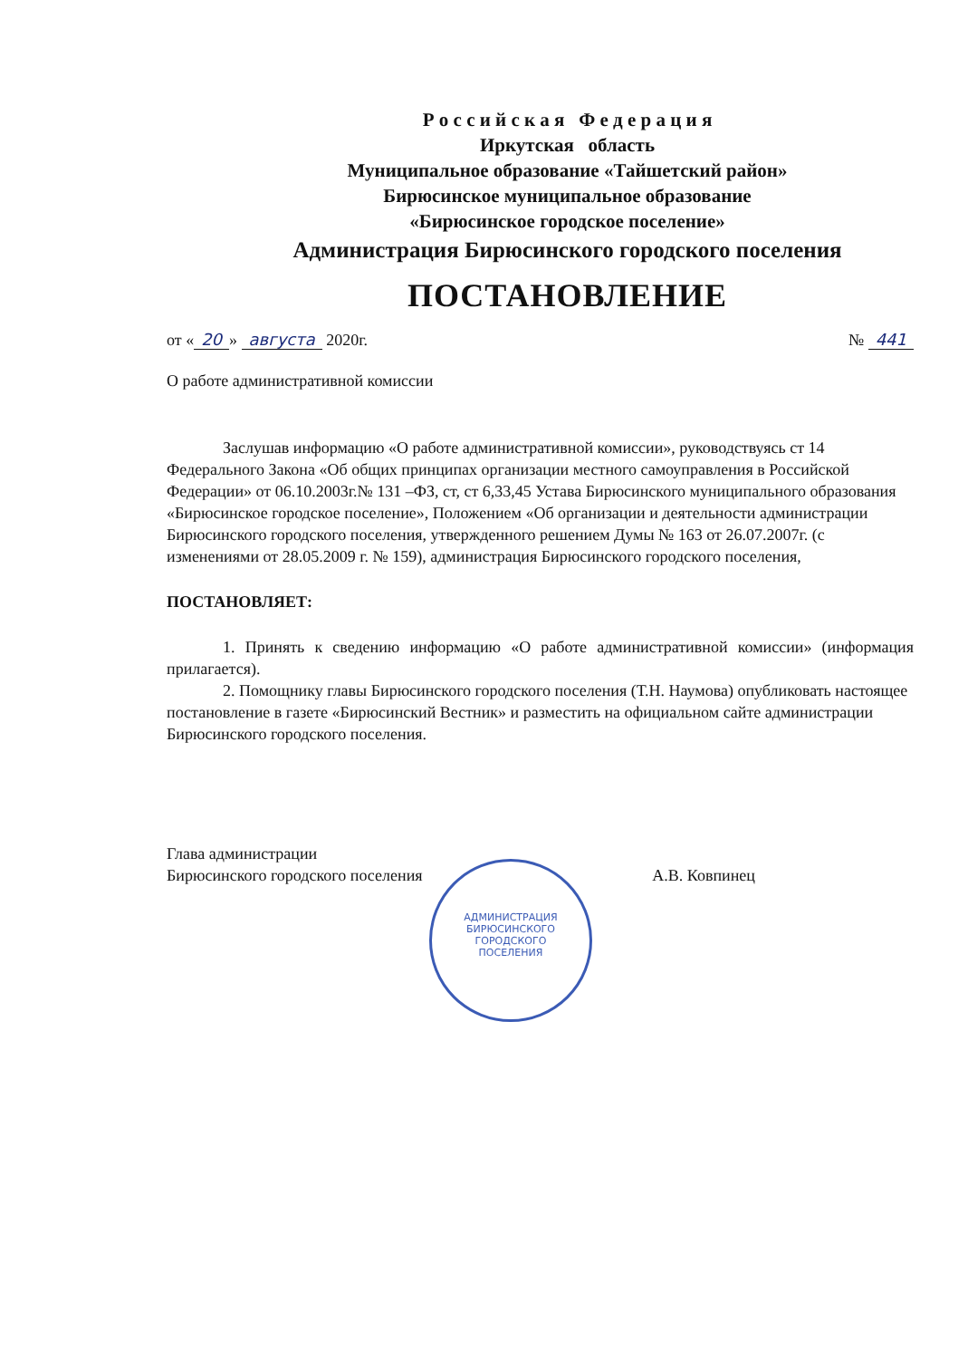Р о с с и й с к а я Ф е д е р а ц и я
Иркутская область
Муниципальное образование «Тайшетский район»
Бирюсинское муниципальное образование
«Бирюсинское городское поселение»
Администрация Бирюсинского городского поселения
ПОСТАНОВЛЕНИЕ
от « 20 » августа 2020г. № 441
О работе административной комиссии
Заслушав информацию «О работе административной комиссии», руководствуясь ст 14 Федерального Закона «Об общих принципах организации местного самоуправления в Российской Федерации» от 06.10.2003г.№ 131 –ФЗ, ст, ст 6,33,45 Устава Бирюсинского муниципального образования «Бирюсинское городское поселение», Положением «Об организации и деятельности администрации Бирюсинского городского поселения, утвержденного решением Думы № 163 от 26.07.2007г. (с изменениями от 28.05.2009 г. № 159), администрация Бирюсинского городского поселения,
ПОСТАНОВЛЯЕТ:
1. Принять к сведению информацию «О работе административной комиссии» (информация прилагается).
2. Помощнику главы Бирюсинского городского поселения (Т.Н. Наумова) опубликовать настоящее постановление в газете «Бирюсинский Вестник» и разместить на официальном сайте администрации Бирюсинского городского поселения.
Глава администрации
Бирюсинского городского поселения
А.В. Ковпинец
АДМИНИСТРАЦИЯ
БИРЮСИНСКОГО
ГОРОДСКОГО
ПОСЕЛЕНИЯ